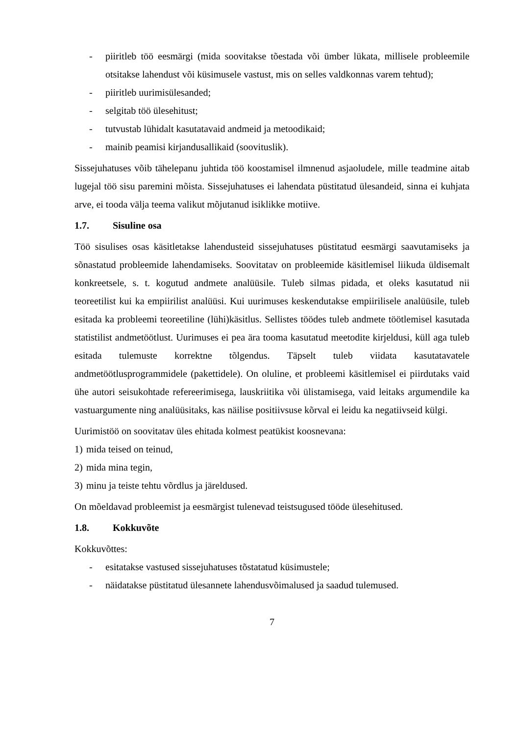- piiritleb töö eesmärgi (mida soovitakse tõestada või ümber lükata, millisele probleemile otsitakse lahendust või küsimusele vastust, mis on selles valdkonnas varem tehtud);
- piiritleb uurimisülesanded;
- selgitab töö ülesehitust;
- tutvustab lühidalt kasutatavaid andmeid ja metoodikaid;
- mainib peamisi kirjandusallikaid (soovituslik).
Sissejuhatuses võib tähelepanu juhtida töö koostamisel ilmnenud asjaoludele, mille teadmine aitab lugejal töö sisu paremini mõista. Sissejuhatuses ei lahendata püstitatud ülesandeid, sinna ei kuhjata arve, ei tooda välja teema valikut mõjutanud isiklikke motiive.
1.7. Sisuline osa
Töö sisulises osas käsitletakse lahendusteid sissejuhatuses püstitatud eesmärgi saavutamiseks ja sõnastatud probleemide lahendamiseks. Soovitatav on probleemide käsitlemisel liikuda üldisemalt konkreetsele, s. t. kogutud andmete analüüsile. Tuleb silmas pidada, et oleks kasutatud nii teoreetilist kui ka empiirilist analüüsi. Kui uurimuses keskendutakse empiirilisele analüüsile, tuleb esitada ka probleemi teoreetiline (lühi)käsitlus. Sellistes töödes tuleb andmete töötlemisel kasutada statistilist andmetöötlust. Uurimuses ei pea ära tooma kasutatud meetodite kirjeldusi, küll aga tuleb esitada tulemuste korrektne tõlgendus. Täpselt tuleb viidata kasutatavatele andmetöötlusprogrammidele (pakettidele). On oluline, et probleemi käsitlemisel ei piirdutaks vaid ühe autori seisukohtade refereerimisega, lauskriitika või ülistamisega, vaid leitaks argumendile ka vastuargumente ning analüüsitaks, kas näilise positiivsuse kõrval ei leidu ka negatiivseid külgi.
Uurimistöö on soovitatav üles ehitada kolmest peatükist koosnevana:
1) mida teised on teinud,
2) mida mina tegin,
3) minu ja teiste tehtu võrdlus ja järeldused.
On mõeldavad probleemist ja eesmärgist tulenevad teistsugused tööde ülesehitused.
1.8. Kokkuvõte
Kokkuvõttes:
- esitatakse vastused sissejuhatuses tõstatatud küsimustele;
- näidatakse püstitatud ülesannete lahendusvõimalused ja saadud tulemused.
7